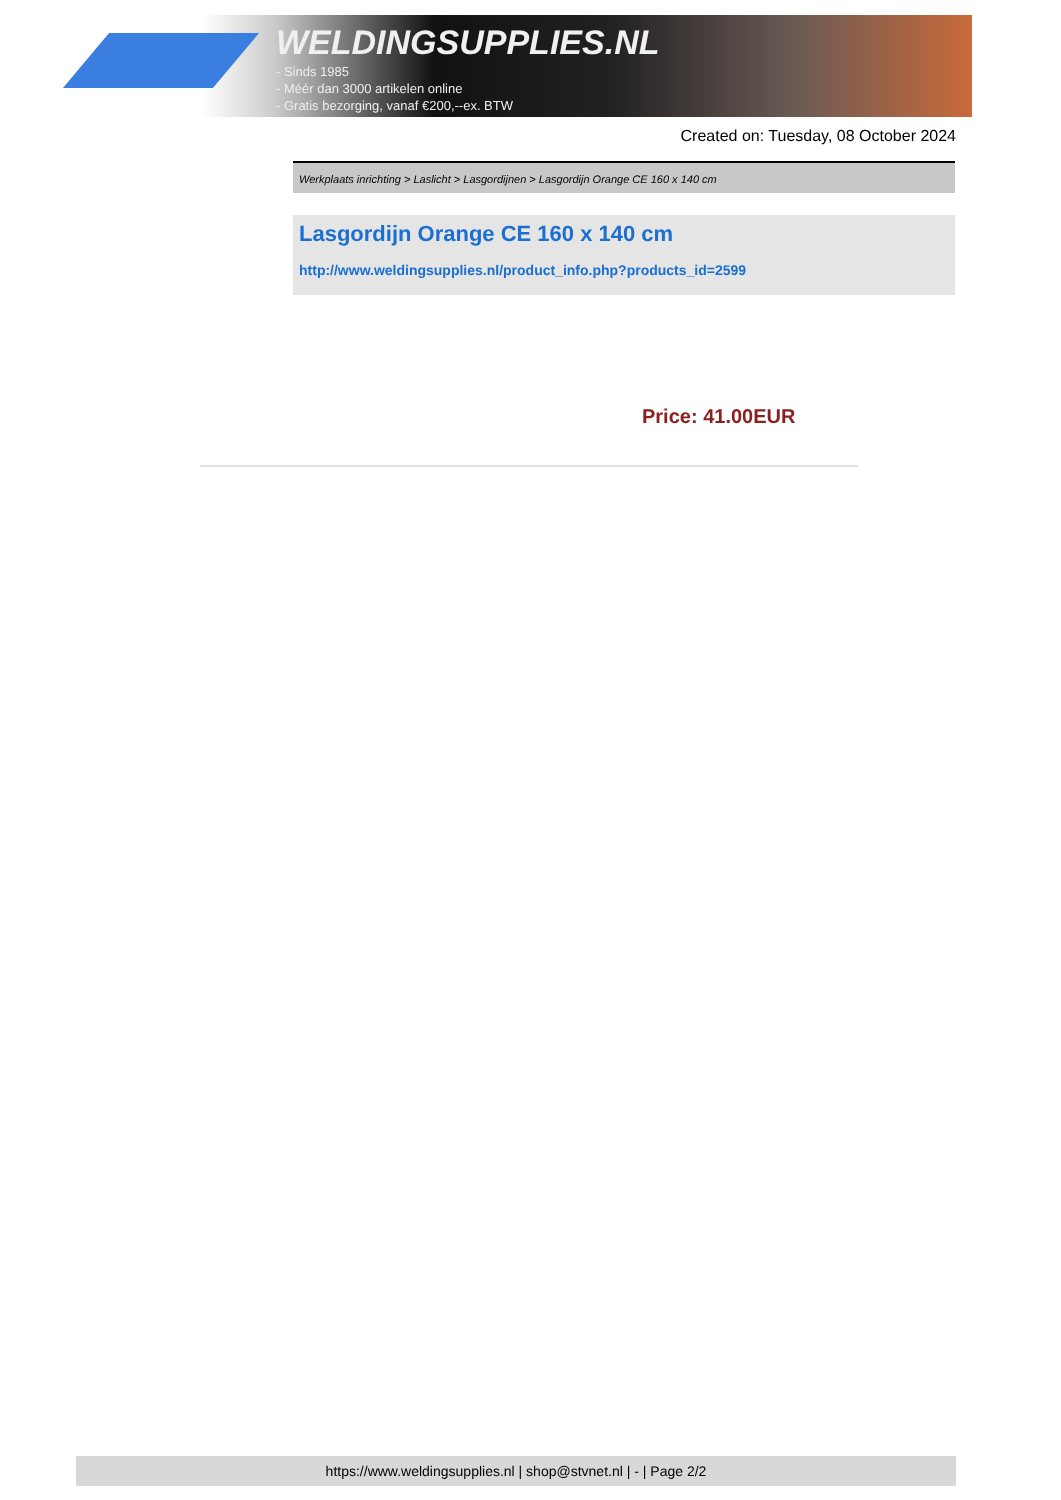WELDINGSUPPLIES.NL
- Sinds 1985
- Méér dan 3000 artikelen online
- Gratis bezorging, vanaf €200,--ex. BTW
Created on: Tuesday, 08 October 2024
Werkplaats inrichting > Laslicht > Lasgordijnen > Lasgordijn Orange CE 160 x 140 cm
Lasgordijn Orange CE 160 x 140 cm
http://www.weldingsupplies.nl/product_info.php?products_id=2599
Price: 41.00EUR
https://www.weldingsupplies.nl | shop@stvnet.nl | - | Page 2/2